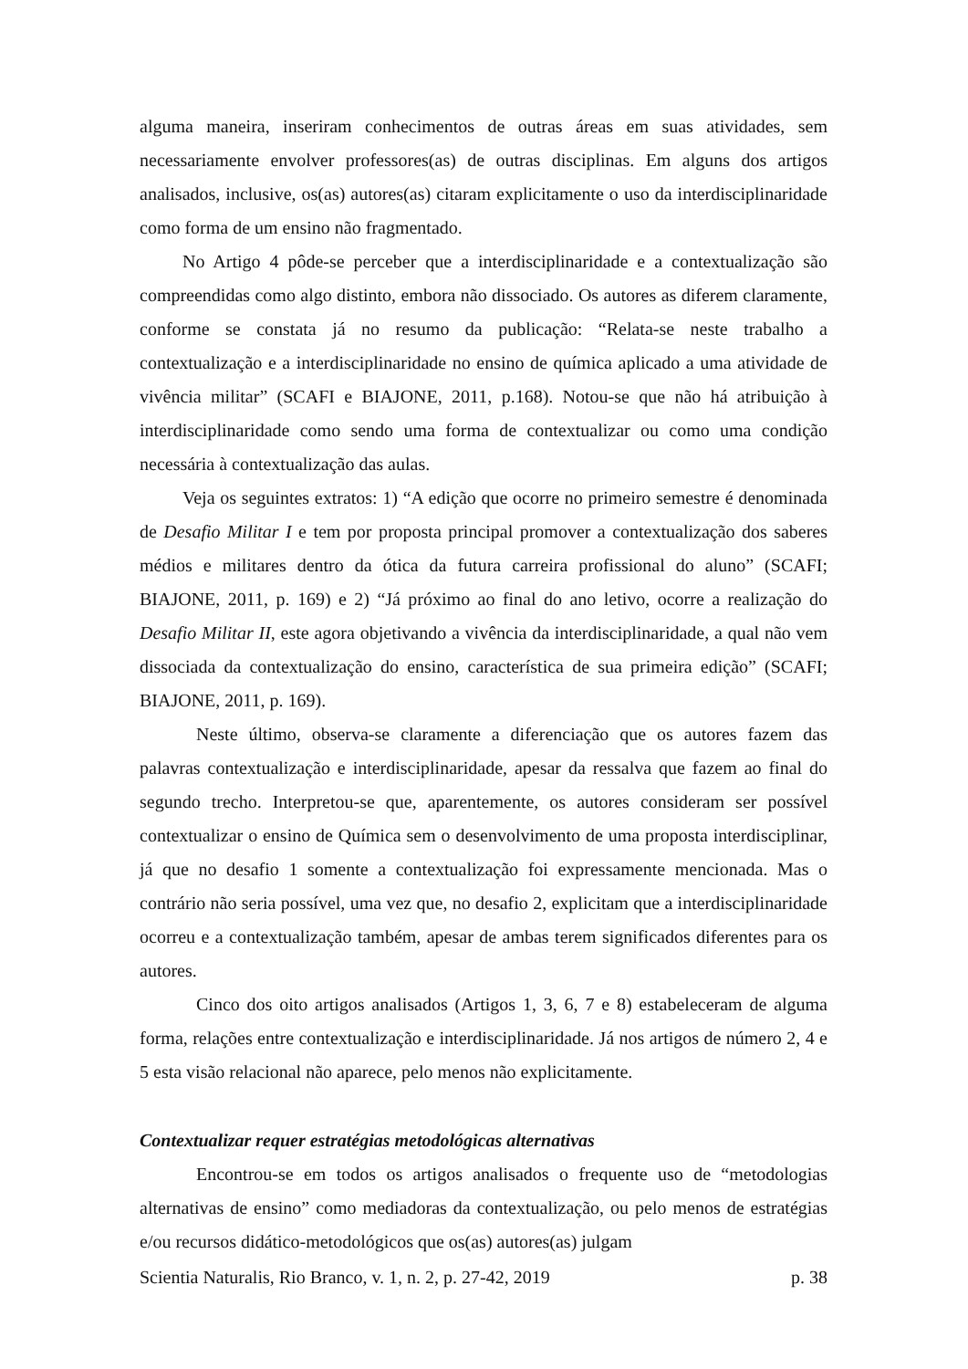alguma maneira, inseriram conhecimentos de outras áreas em suas atividades, sem necessariamente envolver professores(as) de outras disciplinas. Em alguns dos artigos analisados, inclusive, os(as) autores(as) citaram explicitamente o uso da interdisciplinaridade como forma de um ensino não fragmentado.
No Artigo 4 pôde-se perceber que a interdisciplinaridade e a contextualização são compreendidas como algo distinto, embora não dissociado. Os autores as diferem claramente, conforme se constata já no resumo da publicação: “Relata-se neste trabalho a contextualização e a interdisciplinaridade no ensino de química aplicado a uma atividade de vivência militar” (SCAFI e BIAJONE, 2011, p.168). Notou-se que não há atribuição à interdisciplinaridade como sendo uma forma de contextualizar ou como uma condição necessária à contextualização das aulas.
Veja os seguintes extratos: 1) “A edição que ocorre no primeiro semestre é denominada de Desafio Militar I e tem por proposta principal promover a contextualização dos saberes médios e militares dentro da ótica da futura carreira profissional do aluno” (SCAFI; BIAJONE, 2011, p. 169) e 2) “Já próximo ao final do ano letivo, ocorre a realização do Desafio Militar II, este agora objetivando a vivência da interdisciplinaridade, a qual não vem dissociada da contextualização do ensino, característica de sua primeira edição” (SCAFI; BIAJONE, 2011, p. 169).
Neste último, observa-se claramente a diferenciação que os autores fazem das palavras contextualização e interdisciplinaridade, apesar da ressalva que fazem ao final do segundo trecho. Interpretou-se que, aparentemente, os autores consideram ser possível contextualizar o ensino de Química sem o desenvolvimento de uma proposta interdisciplinar, já que no desafio 1 somente a contextualização foi expressamente mencionada. Mas o contrário não seria possível, uma vez que, no desafio 2, explicitam que a interdisciplinaridade ocorreu e a contextualização também, apesar de ambas terem significados diferentes para os autores.
Cinco dos oito artigos analisados (Artigos 1, 3, 6, 7 e 8) estabeleceram de alguma forma, relações entre contextualização e interdisciplinaridade. Já nos artigos de número 2, 4 e 5 esta visão relacional não aparece, pelo menos não explicitamente.
Contextualizar requer estratégias metodológicas alternativas
Encontrou-se em todos os artigos analisados o frequente uso de “metodologias alternativas de ensino” como mediadoras da contextualização, ou pelo menos de estratégias e/ou recursos didático-metodológicos que os(as) autores(as) julgam
Scientia Naturalis, Rio Branco, v. 1, n. 2, p. 27-42, 2019 p. 38